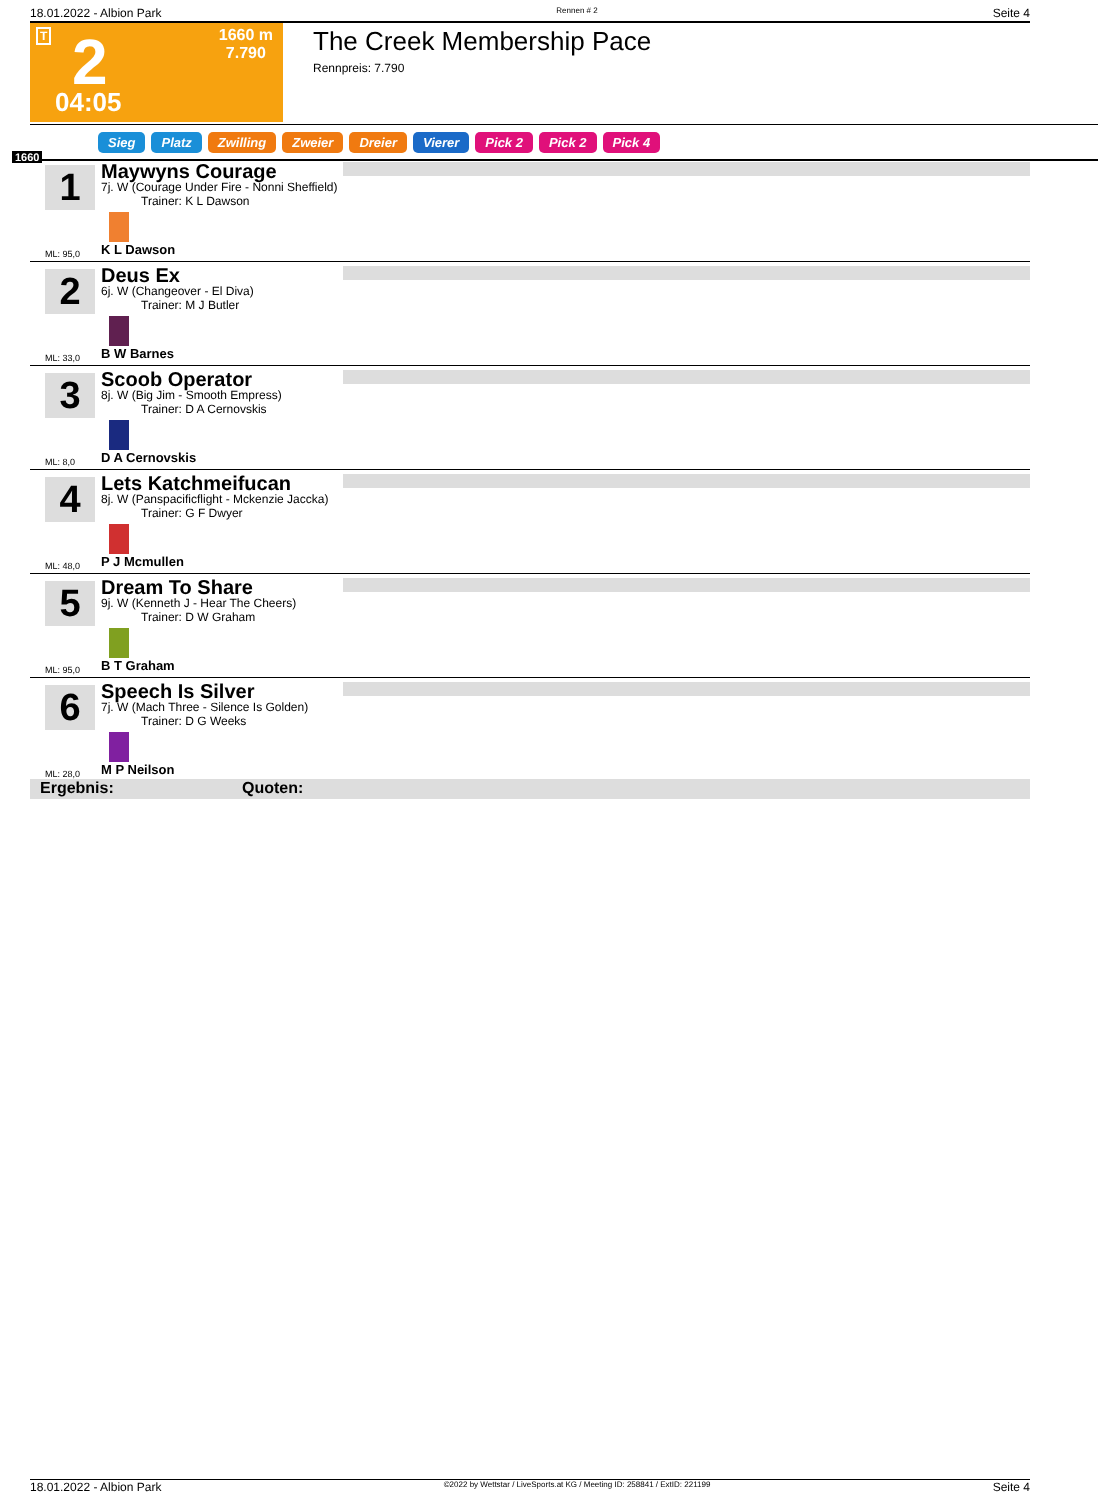18.01.2022 - Albion Park Rennen # 2 Seite 4
T 2
1660 m
7.790
04:05
The Creek Membership Pace
Rennpreis: 7.790
Sieg Platz Zwilling Zweier Dreier Vierer Pick 2 Pick 2 Pick 4
1660
1
Maywyns Courage
7j. W (Courage Under Fire - Nonni Sheffield)
Trainer: K L Dawson
ML: 95,0 K L Dawson
2
Deus Ex
6j. W (Changeover - El Diva)
Trainer: M J Butler
ML: 33,0 B W Barnes
3
Scoob Operator
8j. W (Big Jim - Smooth Empress)
Trainer: D A Cernovskis
ML: 8,0 D A Cernovskis
4
Lets Katchmeifucan
8j. W (Panspacificflight - Mckenzie Jaccka)
Trainer: G F Dwyer
ML: 48,0 P J Mcmullen
5
Dream To Share
9j. W (Kenneth J - Hear The Cheers)
Trainer: D W Graham
ML: 95,0 B T Graham
6
Speech Is Silver
7j. W (Mach Three - Silence Is Golden)
Trainer: D G Weeks
ML: 28,0 M P Neilson
Ergebnis: Quoten:
18.01.2022 - Albion Park ©2022 by Wettstar / LiveSports.at KG / Meeting ID: 258841 / ExtID: 221199 Seite 4